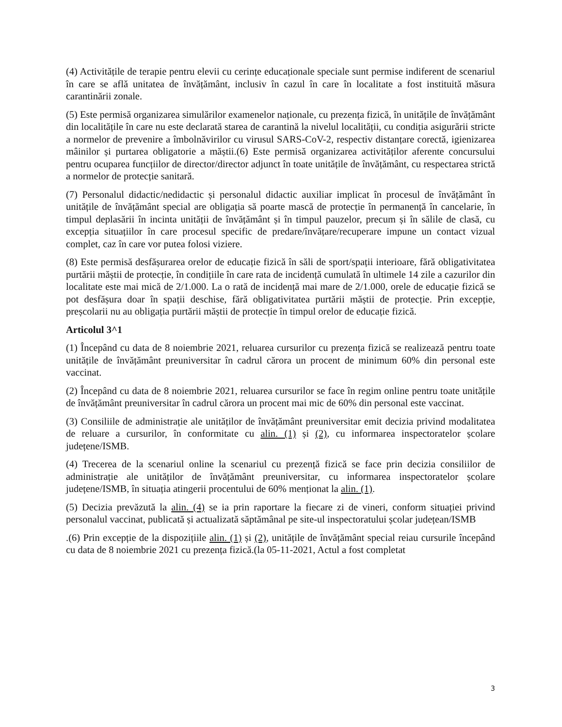(4) Activitățile de terapie pentru elevii cu cerințe educaționale speciale sunt permise indiferent de scenariul în care se aflǎ unitatea de învățământ, inclusiv în cazul în care în localitate a fost instituită măsura carantinării zonale.
(5) Este permisă organizarea simulărilor examenelor naționale, cu prezența fizică, în unitățile de învățământ din localitățile în care nu este declarată starea de carantină la nivelul localității, cu condiția asigurării stricte a normelor de prevenire a îmbolnăvirilor cu virusul SARS-CoV-2, respectiv distanțare corectă, igienizarea mâinilor și purtarea obligatorie a măștii.(6) Este permisă organizarea activităților aferente concursului pentru ocuparea funcțiilor de director/director adjunct în toate unitățile de învățământ, cu respectarea strictă a normelor de protecție sanitară.
(7) Personalul didactic/nedidactic și personalul didactic auxiliar implicat în procesul de învățământ în unitățile de învățământ special are obligația să poarte mască de protecție în permanență în cancelarie, în timpul deplasării în incinta unității de învățământ și în timpul pauzelor, precum și în sălile de clasă, cu excepția situațiilor în care procesul specific de predare/învățare/recuperare impune un contact vizual complet, caz în care vor putea folosi viziere.
(8) Este permisă desfășurarea orelor de educație fizică în săli de sport/spații interioare, fără obligativitatea purtării măștii de protecție, în condițiile în care rata de incidență cumulată în ultimele 14 zile a cazurilor din localitate este mai mică de 2/1.000. La o rată de incidență mai mare de 2/1.000, orele de educație fizică se pot desfășura doar în spații deschise, fără obligativitatea purtării măștii de protecție. Prin excepție, preșcolarii nu au obligația purtării măștii de protecție în timpul orelor de educație fizică.
Articolul 3^1
(1) Începând cu data de 8 noiembrie 2021, reluarea cursurilor cu prezența fizică se realizează pentru toate unitățile de învățământ preuniversitar în cadrul cărora un procent de minimum 60% din personal este vaccinat.
(2) Începând cu data de 8 noiembrie 2021, reluarea cursurilor se face în regim online pentru toate unitățile de învățământ preuniversitar în cadrul cărora un procent mai mic de 60% din personal este vaccinat.
(3) Consiliile de administrație ale unităților de învățământ preuniversitar emit decizia privind modalitatea de reluare a cursurilor, în conformitate cu alin. (1) și (2), cu informarea inspectoratelor școlare județene/ISMB.
(4) Trecerea de la scenariul online la scenariul cu prezență fizică se face prin decizia consiliilor de administrație ale unităților de învățământ preuniversitar, cu informarea inspectoratelor școlare județene/ISMB, în situația atingerii procentului de 60% menționat la alin. (1).
(5) Decizia prevăzută la alin. (4) se ia prin raportare la fiecare zi de vineri, conform situației privind personalul vaccinat, publicată și actualizată săptămânal pe site-ul inspectoratului școlar județean/ISMB
.(6) Prin excepție de la dispozițiile alin. (1) și (2), unitățile de învățământ special reiau cursurile începând cu data de 8 noiembrie 2021 cu prezența fizică.(la 05-11-2021, Actul a fost completat
3